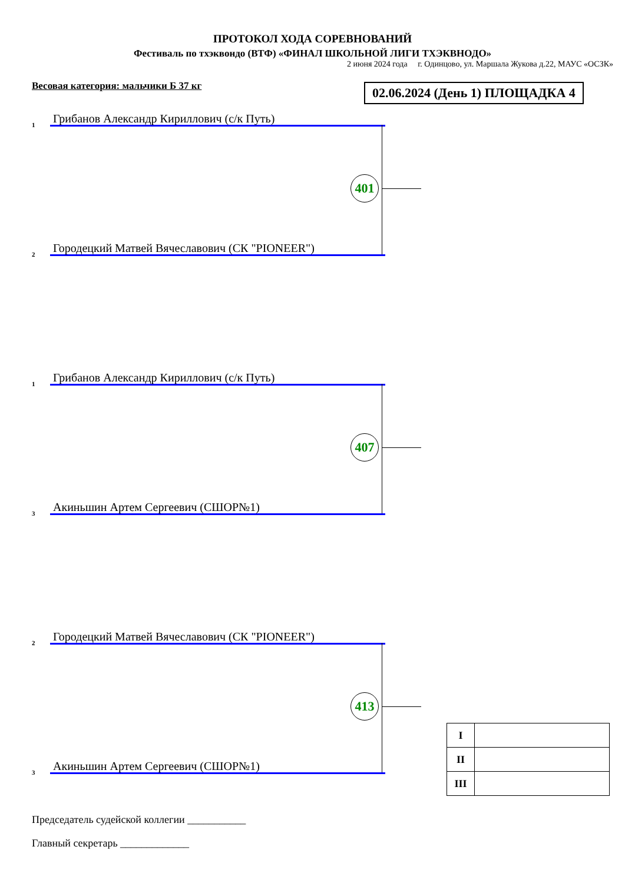ПРОТОКОЛ ХОДА СОРЕВНОВАНИЙ
Фестиваль по тхэквондо (ВТФ) «ФИНАЛ ШКОЛЬНОЙ ЛИГИ ТХЭКВНОДО»
2 июня 2024 года г. Одинцово, ул. Маршала Жукова д.22, МАУС «ОСЗК»
Весовая категория: мальчики Б 37 кг
02.06.2024 (День 1) ПЛОЩАДКА 4
1 Грибанов Александр Кириллович (с/к Путь)
401
2 Городецкий Матвей Вячеславович (СК "PIONEER")
1 Грибанов Александр Кириллович (с/к Путь)
407
3 Акиньшин Артем Сергеевич (СШОР№1)
2 Городецкий Матвей Вячеславович (СК "PIONEER")
413
3 Акиньшин Артем Сергеевич (СШОР№1)
| I | |
| II | |
| III | |
Председатель судейской коллегии ___________
Главный секретарь _____________